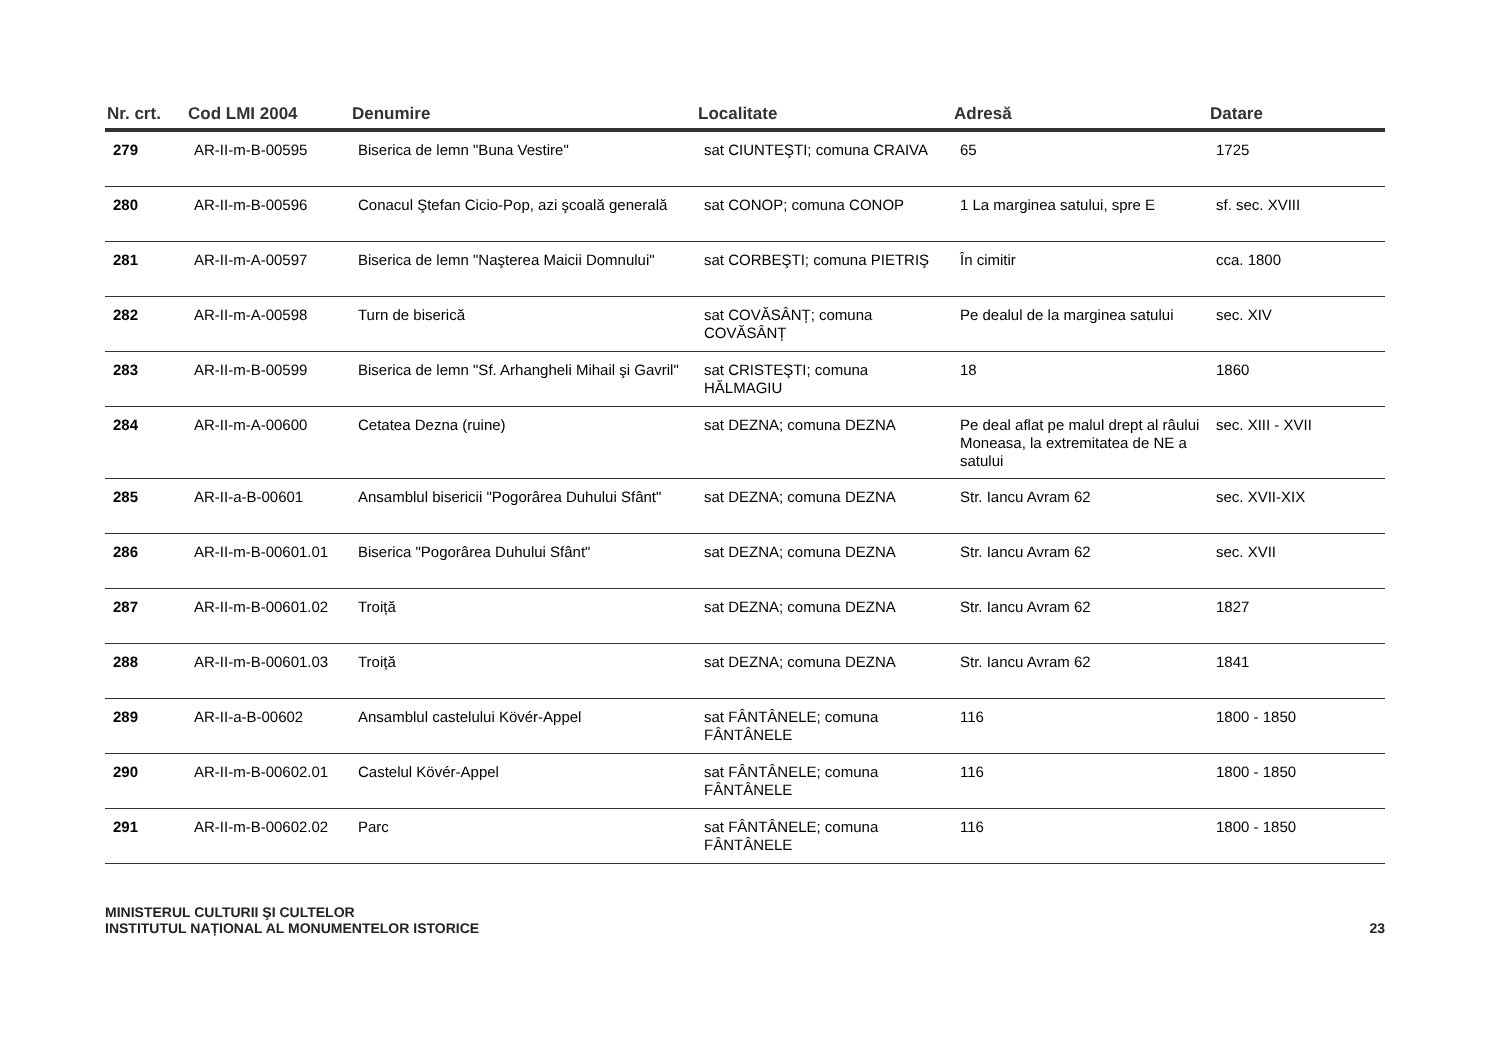| Nr. crt. | Cod LMI 2004 | Denumire | Localitate | Adresă | Datare |
| --- | --- | --- | --- | --- | --- |
| 279 | AR-II-m-B-00595 | Biserica de lemn "Buna Vestire" | sat CIUNTEŞTI; comuna CRAIVA | 65 | 1725 |
| 280 | AR-II-m-B-00596 | Conacul Ştefan Cicio-Pop, azi şcoală generală | sat CONOP; comuna CONOP | 1 La marginea satului, spre E | sf. sec. XVIII |
| 281 | AR-II-m-A-00597 | Biserica de lemn "Naşterea Maicii Domnului" | sat CORBEŞTI; comuna PIETRIŞ | În cimitir | cca. 1800 |
| 282 | AR-II-m-A-00598 | Turn de biserică | sat COVĂSÂNȚ; comuna COVĂSÂNȚ | Pe dealul de la marginea satului | sec. XIV |
| 283 | AR-II-m-B-00599 | Biserica de lemn "Sf. Arhangheli Mihail şi Gavril" | sat CRISTEŞTI; comuna HĂLMAGIU | 18 | 1860 |
| 284 | AR-II-m-A-00600 | Cetatea Dezna (ruine) | sat DEZNA; comuna DEZNA | Pe deal aflat pe malul drept al râului Moneasa, la extremitatea de NE a satului | sec. XIII - XVII |
| 285 | AR-II-a-B-00601 | Ansamblul bisericii "Pogorârea Duhului Sfânt" | sat DEZNA; comuna DEZNA | Str. Iancu Avram 62 | sec. XVII-XIX |
| 286 | AR-II-m-B-00601.01 | Biserica "Pogorârea Duhului Sfânt" | sat DEZNA; comuna DEZNA | Str. Iancu Avram 62 | sec. XVII |
| 287 | AR-II-m-B-00601.02 | Troiță | sat DEZNA; comuna DEZNA | Str. Iancu Avram 62 | 1827 |
| 288 | AR-II-m-B-00601.03 | Troiță | sat DEZNA; comuna DEZNA | Str. Iancu Avram 62 | 1841 |
| 289 | AR-II-a-B-00602 | Ansamblul castelului Kövér-Appel | sat FÂNTÂNELE; comuna FÂNTÂNELE | 116 | 1800 - 1850 |
| 290 | AR-II-m-B-00602.01 | Castelul Kövér-Appel | sat FÂNTÂNELE; comuna FÂNTÂNELE | 116 | 1800 - 1850 |
| 291 | AR-II-m-B-00602.02 | Parc | sat FÂNTÂNELE; comuna FÂNTÂNELE | 116 | 1800 - 1850 |
MINISTERUL CULTURII ŞI CULTELOR
INSTITUTUL NAȚIONAL AL MONUMENTELOR ISTORICE
23